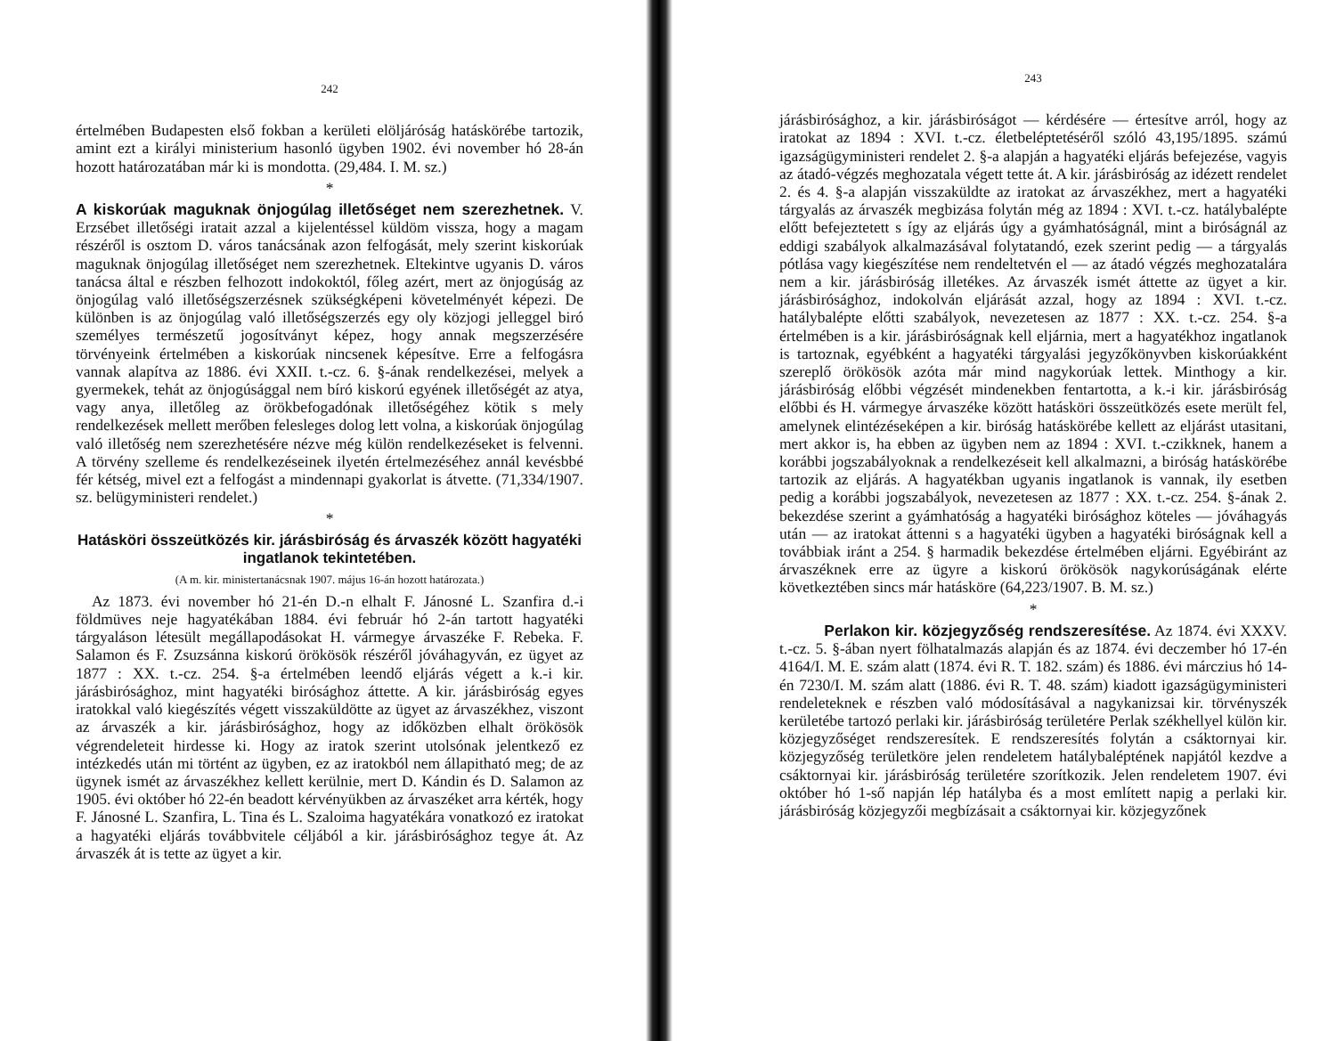242
értelmében Budapesten első fokban a kerületi elöljáróság hatáskörébe tartozik, amint ezt a királyi ministerium hasonló ügyben 1902. évi november hó 28-án hozott határozatában már ki is mondotta. (29,484. I. M. sz.)
*
A kiskorúak maguknak önjogúlag illetőséget nem szerezhetnek. V. Erzsébet illetőségi iratait azzal a kijelentéssel küldöm vissza, hogy a magam részéről is osztom D. város tanácsának azon felfogását, mely szerint kiskorúak maguknak önjogúlag illetőséget nem szerezhetnek. Eltekintve ugyanis D. város tanácsa által e részben felhozott indokoktól, főleg azért, mert az önjogúság az önjogúlag való illetőségszerzésnek szükségképeni követelményét képezi. De különben is az önjogúlag való illetőségszerzés egy oly közjogi jelleggel biró személyes természetű jogosítványt képez, hogy annak megszerzésére törvényeink értelmében a kiskorúak nincsenek képesítve. Erre a felfogásra vannak alapítva az 1886. évi XXII. t.-cz. 6. §-ának rendelkezései, melyek a gyermekek, tehát az önjogúsággal nem bíró kiskorú egyének illetőségét az atya, vagy anya, illetőleg az örökbefogadónak illetőségéhez kötik s mely rendelkezések mellett merőben felesleges dolog lett volna, a kiskorúak önjogúlag való illetőség nem szerezhetésére nézve még külön rendelkezéseket is felvenni. A törvény szelleme és rendelkezéseinek ilyetén értelmezéséhez annál kevésbbé fér kétség, mivel ezt a felfogást a mindennapi gyakorlat is átvette. (71,334/1907. sz. belügyministeri rendelet.)
*
Hatásköri összeütközés kir. járásbiróság és árvaszék között hagyatéki ingatlanok tekintetében.
(A m. kir. ministertanácsnak 1907. május 16-án hozott határozata.)
Az 1873. évi november hó 21-én D.-n elhalt F. Jánosné L. Szanfira d.-i földmüves neje hagyatékában 1884. évi február hó 2-án tartott hagyatéki tárgyaláson létesült megállapodásokat H. vármegye árvaszéke F. Rebeka. F. Salamon és F. Zsuzsánna kiskorú örökösök részéről jóváhagyván, ez ügyet az 1877 : XX. t.-cz. 254. §-a értelmében leendő eljárás végett a k.-i kir. járásbirósághoz, mint hagyatéki birósághoz áttette. A kir. járásbiróság egyes iratokkal való kiegészítés végett visszaküldötte az ügyet az árvaszékhez, viszont az árvaszék a kir. járásbirósághoz, hogy az időközben elhalt örökösök végrendeleteit hirdesse ki. Hogy az iratok szerint utolsónak jelentkező ez intézkedés után mi történt az ügyben, ez az iratokból nem állapitható meg; de az ügynek ismét az árvaszékhez kellett kerülnie, mert D. Kándin és D. Salamon az 1905. évi október hó 22-én beadott kérvényükben az árvaszéket arra kérték, hogy F. Jánosné L. Szanfira, L. Tina és L. Szaloima hagyatékára vonatkozó ez iratokat a hagyatéki eljárás továbbvitele céljából a kir. járásbirósághoz tegye át. Az árvaszék át is tette az ügyet a kir.
243
járásbirósághoz, a kir. járásbiróságot — kérdésére — értesítve arról, hogy az iratokat az 1894 : XVI. t.-cz. életbeléptetéséről szóló 43,195/1895. számú igazságügyministeri rendelet 2. §-a alapján a hagyatéki eljárás befejezése, vagyis az átadó-végzés meghozatala végett tette át. A kir. járásbiróság az idézett rendelet 2. és 4. §-a alapján visszaküldte az iratokat az árvaszékhez, mert a hagyatéki tárgyalás az árvaszék megbizása folytán még az 1894 : XVI. t.-cz. hatálybalépte előtt befejeztetett s így az eljárás úgy a gyámhatóságnál, mint a biróságnál az eddigi szabályok alkalmazásával folytatandó, ezek szerint pedig — a tárgyalás pótlása vagy kiegészítése nem rendeltetvén el — az átadó végzés meghozatalára nem a kir. járásbiróság illetékes. Az árvaszék ismét áttette az ügyet a kir. járásbirósághoz, indokolván eljárását azzal, hogy az 1894 : XVI. t.-cz. hatálybalépte előtti szabályok, nevezetesen az 1877 : XX. t.-cz. 254. §-a értelmében is a kir. járásbiróságnak kell eljárnia, mert a hagyatékhoz ingatlanok is tartoznak, egyébként a hagyatéki tárgyalási jegyzőkönyvben kiskorúakként szereplő örökösök azóta már mind nagykorúak lettek. Minthogy a kir. járásbiróság előbbi végzését mindenekben fentartotta, a k.-i kir. járásbiróság előbbi és H. vármegye árvaszéke között hatásköri összeütközés esete merült fel, amelynek elintézéseképen a kir. biróság hatáskörébe kellett az eljárást utasitani, mert akkor is, ha ebben az ügyben nem az 1894 : XVI. t.-czikknek, hanem a korábbi jogszabályoknak a rendelkezéseit kell alkalmazni, a biróság hatáskörébe tartozik az eljárás. A hagyatékban ugyanis ingatlanok is vannak, ily esetben pedig a korábbi jogszabályok, nevezetesen az 1877 : XX. t.-cz. 254. §-ának 2. bekezdése szerint a gyámhatóság a hagyatéki birósághoz köteles — jóváhagyás után — az iratokat áttenni s a hagyatéki ügyben a hagyatéki biróságnak kell a továbbiak iránt a 254. § harmadik bekezdése értelmében eljárni. Egyébiránt az árvaszéknek erre az ügyre a kiskorú örökösök nagykorúságának elérte következtében sincs már hatásköre (64,223/1907. B. M. sz.)
*
Perlakon kir. közjegyzőség rendszeresítése. Az 1874. évi XXXV. t.-cz. 5. §-ában nyert fölhatalmazás alapján és az 1874. évi deczember hó 17-én 4164/I. M. E. szám alatt (1874. évi R. T. 182. szám) és 1886. évi márczius hó 14-én 7230/I. M. szám alatt (1886. évi R. T. 48. szám) kiadott igazságügyministeri rendeleteknek e részben való módosításával a nagykanizsai kir. törvényszék kerületébe tartozó perlaki kir. járásbiróság területére Perlak székhellyel külön kir. közjegyzőséget rendszeresítek. E rendszeresítés folytán a csáktornyai kir. közjegyzőség területköre jelen rendeletem hatálybaléptének napjától kezdve a csáktornyai kir. járásbiróság területére szorítkozik. Jelen rendeletem 1907. évi október hó 1-ső napján lép hatályba és a most említett napig a perlaki kir. járásbiróság közjegyzői megbízásait a csáktornyai kir. közjegyzőnek